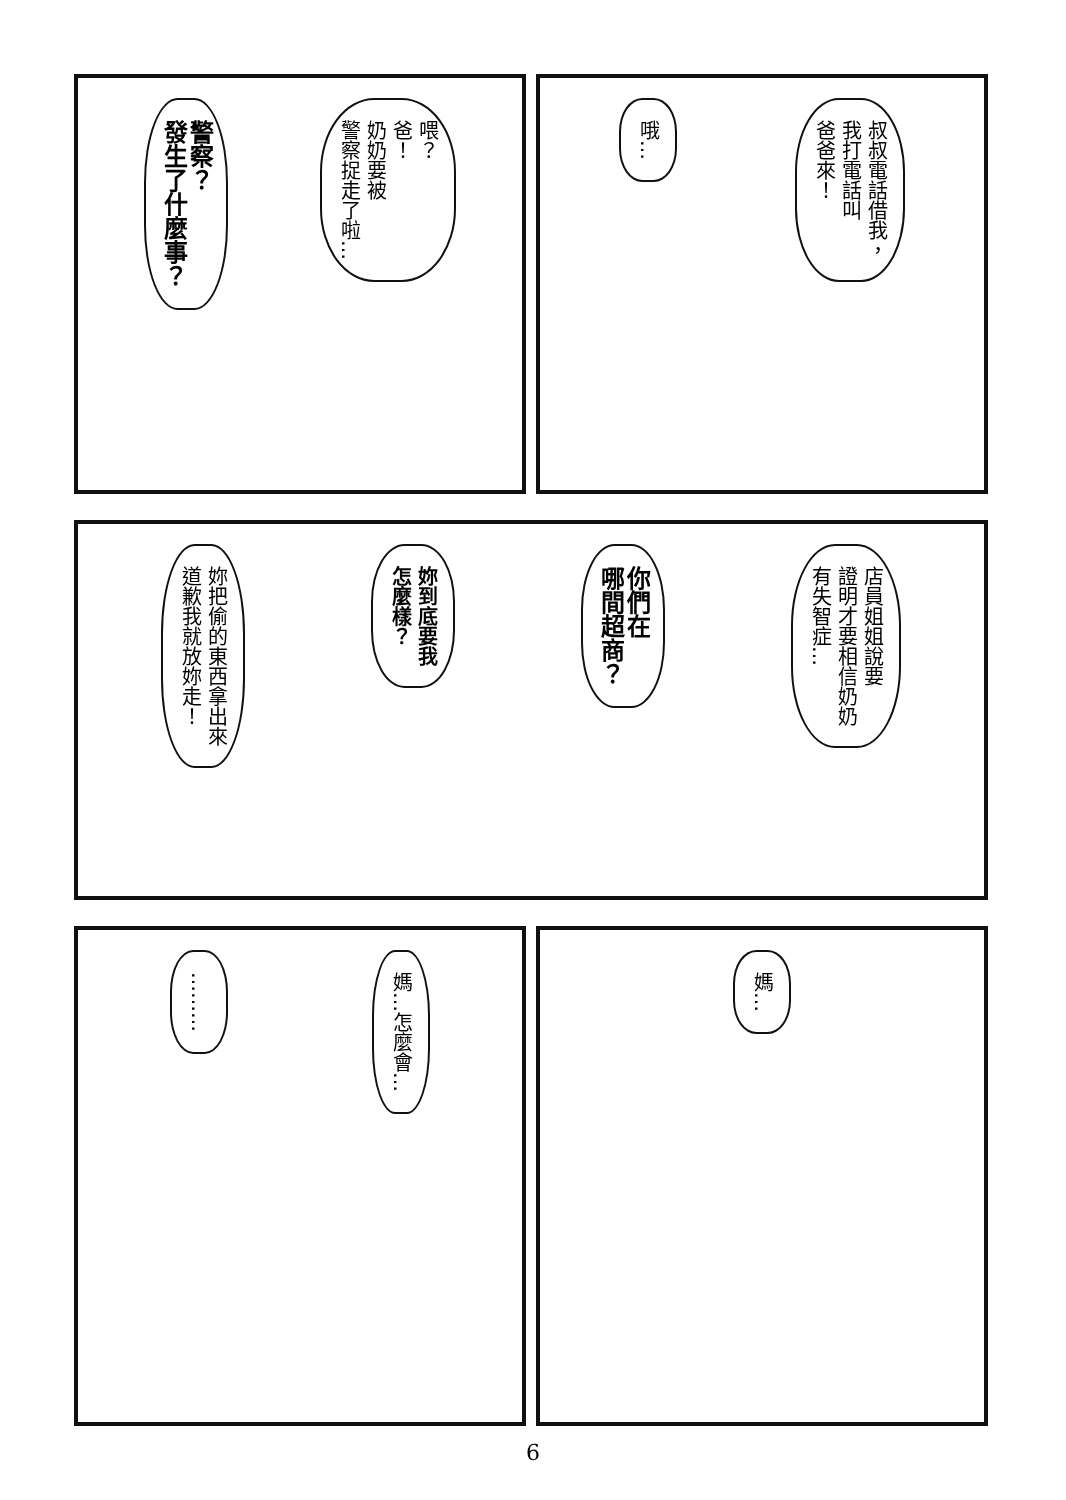喂？
爸！
奶奶要被
警察捉走了啦…
警察？
發生了什麼事？
叔叔電話借我，
我打電話叫
爸爸來！
哦…
店員姐姐說要
證明才要相信奶奶
有失智症…
你們在
哪間超商？
妳到底要我
怎麼樣？
妳把偷的東西拿出來
道歉我就放妳走！
媽…怎麼會…
………
媽…
6